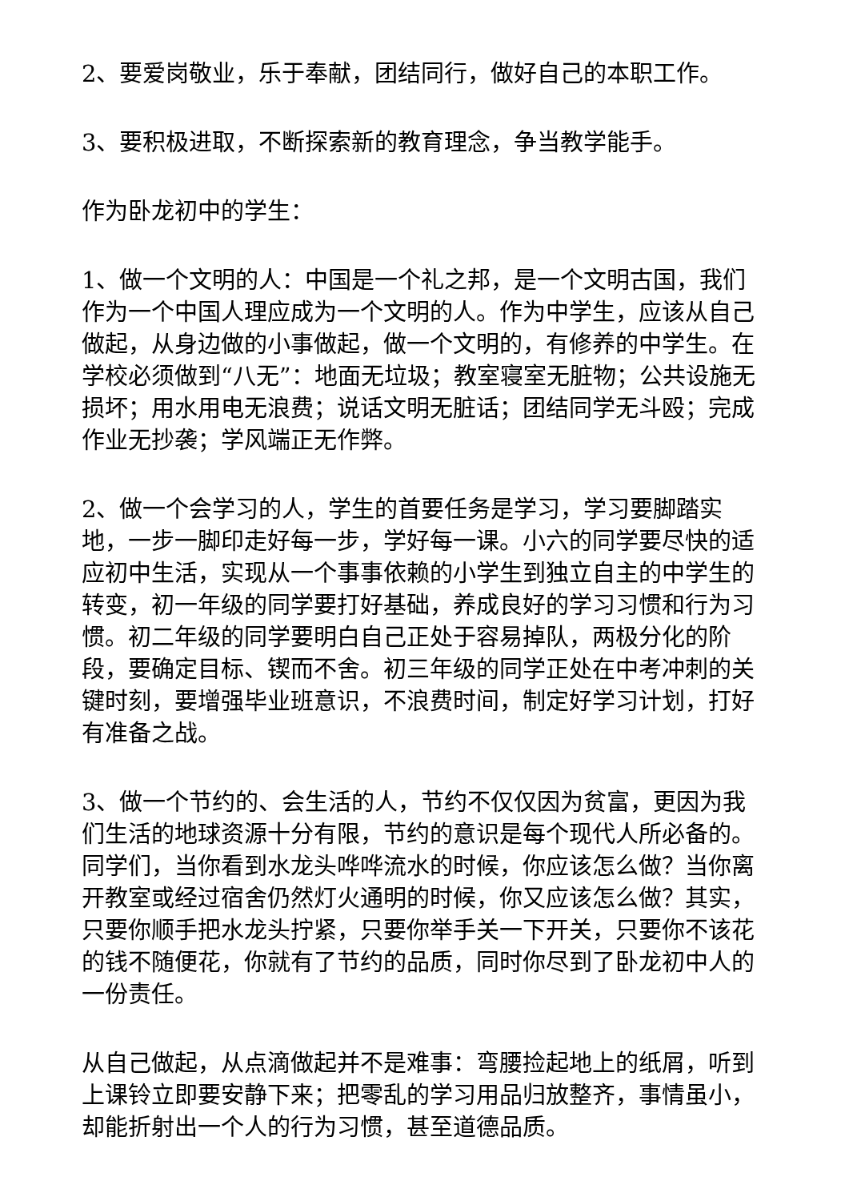2、要爱岗敬业，乐于奉献，团结同行，做好自己的本职工作。
3、要积极进取，不断探索新的教育理念，争当教学能手。
作为卧龙初中的学生：
1、做一个文明的人：中国是一个礼之邦，是一个文明古国，我们作为一个中国人理应成为一个文明的人。作为中学生，应该从自己做起，从身边做的小事做起，做一个文明的，有修养的中学生。在学校必须做到“八无”：地面无垃圾；教室寝室无脏物；公共设施无损坏；用水用电无浪费；说话文明无脏话；团结同学无斗殴；完成作业无抄袭；学风端正无作弊。
2、做一个会学习的人，学生的首要任务是学习，学习要脚踏实地，一步一脚印走好每一步，学好每一课。小六的同学要尽快的适应初中生活，实现从一个事事依赖的小学生到独立自主的中学生的转变，初一年级的同学要打好基础，养成良好的学习习惯和行为习惯。初二年级的同学要明白自己正处于容易掉队，两极分化的阶段，要确定目标、锲而不舍。初三年级的同学正处在中考冲刺的关键时刻，要增强毕业班意识，不浪费时间，制定好学习计划，打好有准备之战。
3、做一个节约的、会生活的人，节约不仅仅因为贫富，更因为我们生活的地球资源十分有限，节约的意识是每个现代人所必备的。同学们，当你看到水龙头哗哗流水的时候，你应该怎么做？当你离开教室或经过宿舍仍然灯火通明的时候，你又应该怎么做？其实，只要你顺手把水龙头拧紧，只要你举手关一下开关，只要你不该花的钱不随便花，你就有了节约的品质，同时你尽到了卧龙初中人的一份责任。
从自己做起，从点滴做起并不是难事：弯腰捡起地上的纸屑，听到上课铃立即要安静下来；把零乱的学习用品归放整齐，事情虽小，却能折射出一个人的行为习惯，甚至道德品质。